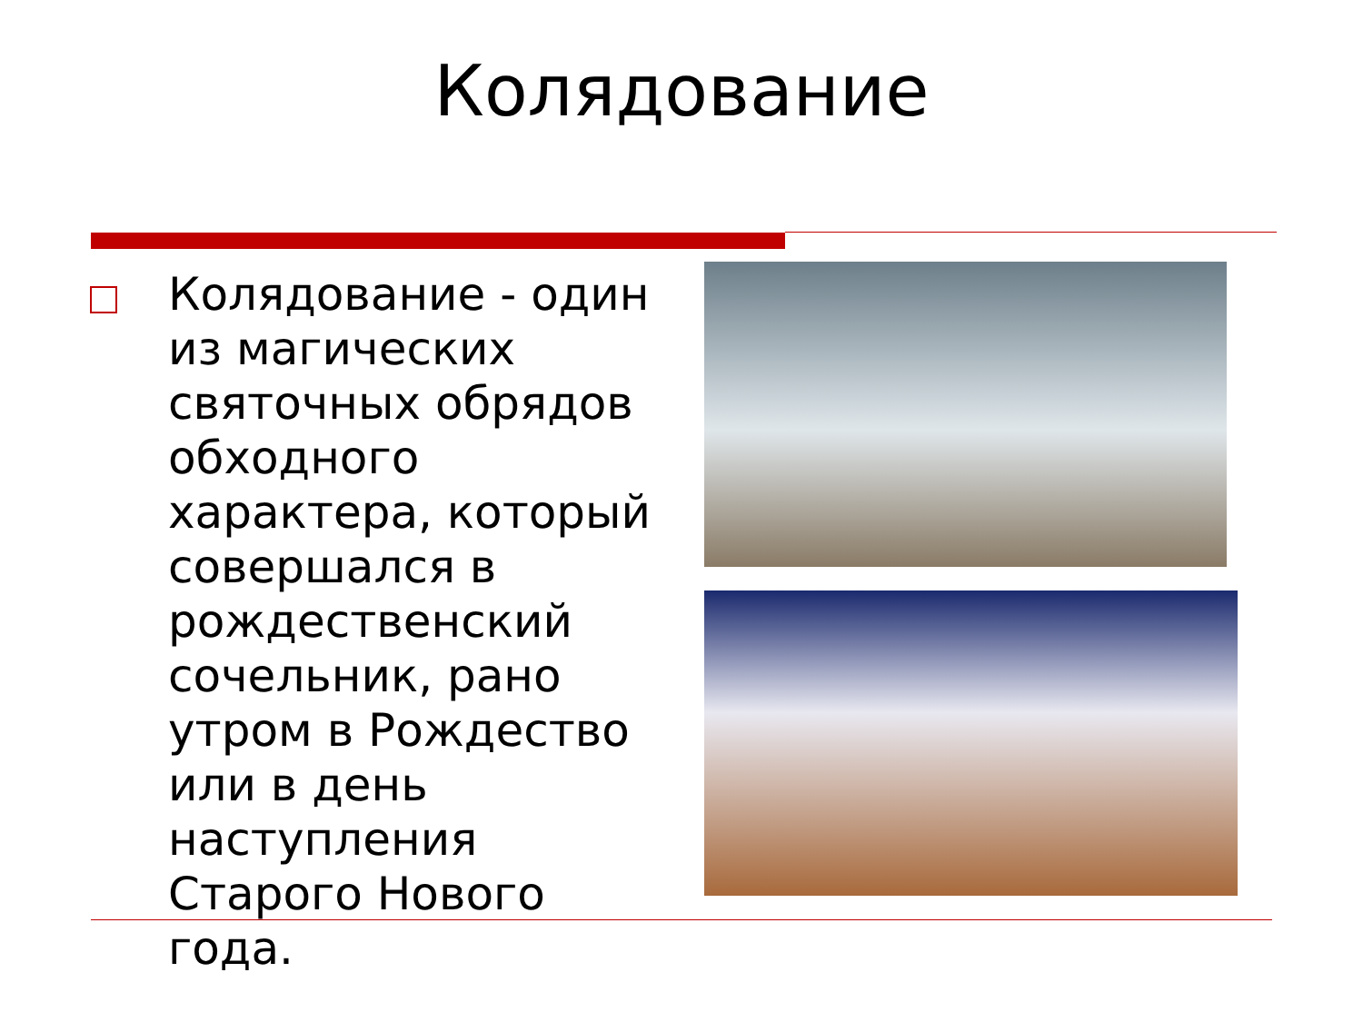Колядование
Колядование - один из магических святочных обрядов обходного характера, который совершался в рождественский сочельник, рано утром в Рождество или в день наступления Старого Нового года.